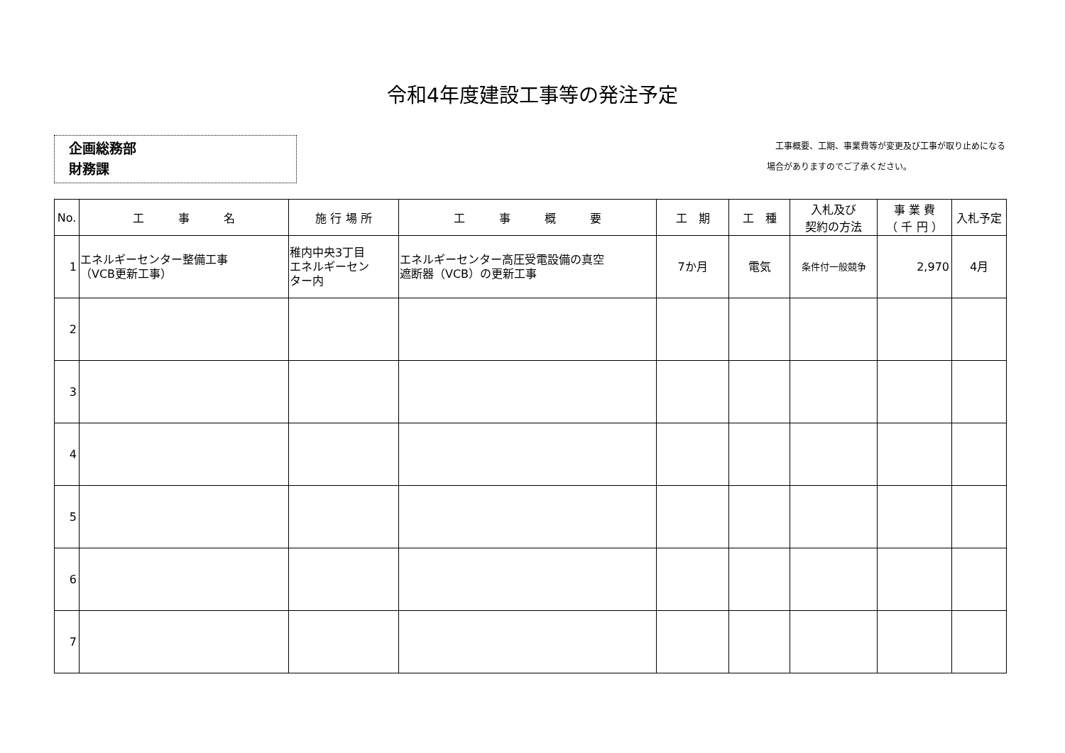令和4年度建設工事等の発注予定
企画総務部
財務課
　工事概要、工期、事業費等が変更及び工事が取り止めになる
場合がありますのでご了承ください。
| No. | 工 事 名 | 施 行 場 所 | 工 事 概 要 | 工 期 | 工 種 | 入札及び 契約の方法 | 事 業 費 （ 千 円 ） | 入札予定 |
| --- | --- | --- | --- | --- | --- | --- | --- | --- |
| 1 | エネルギーセンター整備工事 （VCB更新工事） | 稚内中央3丁目 エネルギーセン ター内 | エネルギーセンター高圧受電設備の真空 遮断器（VCB）の更新工事 | 7か月 | 電気 | 条件付一般競争 | 2,970 | 4月 |
| 2 | | | | | | | | |
| 3 | | | | | | | | |
| 4 | | | | | | | | |
| 5 | | | | | | | | |
| 6 | | | | | | | | |
| 7 | | | | | | | | |